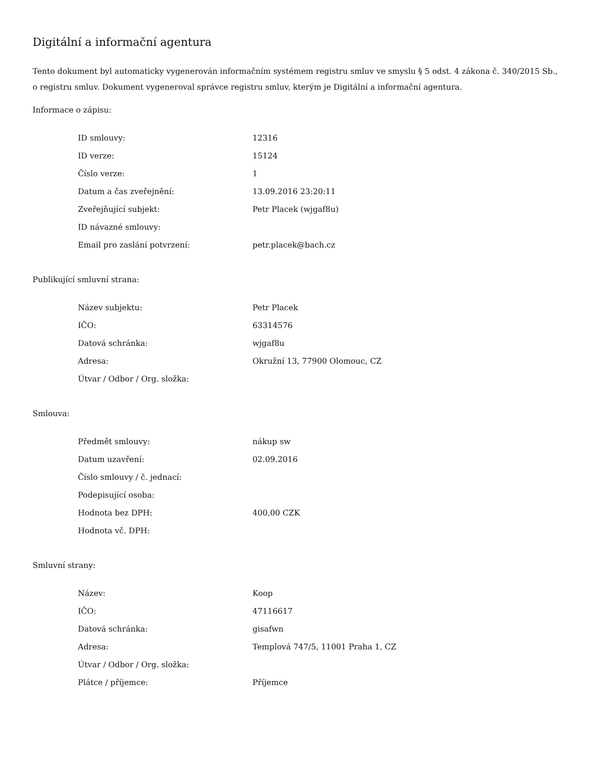Digitální a informační agentura
Tento dokument byl automaticky vygenerován informačním systémem registru smluv ve smyslu § 5 odst. 4 zákona č. 340/2015 Sb., o registru smluv. Dokument vygeneroval správce registru smluv, kterým je Digitální a informační agentura.
Informace o zápisu:
| ID smlouvy: | 12316 |
| ID verze: | 15124 |
| Číslo verze: | 1 |
| Datum a čas zveřejnění: | 13.09.2016 23:20:11 |
| Zveřejňující subjekt: | Petr Placek (wjgaf8u) |
| ID návazné smlouvy: | |
| Email pro zaslání potvrzení: | petr.placek@bach.cz |
Publikující smluvní strana:
| Název subjektu: | Petr Placek |
| IČO: | 63314576 |
| Datová schránka: | wjgaf8u |
| Adresa: | Okružní 13, 77900 Olomouc, CZ |
| Útvar / Odbor / Org. složka: | |
Smlouva:
| Předmět smlouvy: | nákup sw |
| Datum uzavření: | 02.09.2016 |
| Číslo smlouvy / č. jednací: | |
| Podepisující osoba: | |
| Hodnota bez DPH: | 400,00 CZK |
| Hodnota vč. DPH: | |
Smluvní strany:
| Název: | Koop |
| IČO: | 47116617 |
| Datová schránka: | gisafwn |
| Adresa: | Templová 747/5, 11001 Praha 1, CZ |
| Útvar / Odbor / Org. složka: | |
| Plátce / příjemce: | Příjemce |